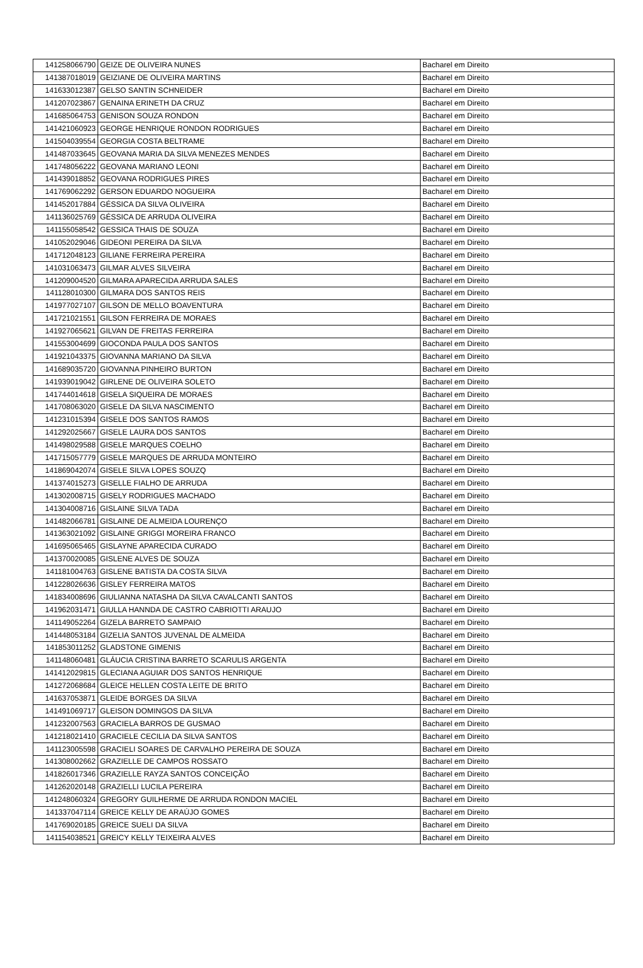| 141258066790 | GEIZE DE OLIVEIRA NUNES | Bacharel em Direito |
| 141387018019 | GEIZIANE DE OLIVEIRA MARTINS | Bacharel em Direito |
| 141633012387 | GELSO SANTIN SCHNEIDER | Bacharel em Direito |
| 141207023867 | GENAINA ERINETH DA CRUZ | Bacharel em Direito |
| 141685064753 | GENISON SOUZA RONDON | Bacharel em Direito |
| 141421060923 | GEORGE HENRIQUE RONDON RODRIGUES | Bacharel em Direito |
| 141504039554 | GEORGIA COSTA BELTRAME | Bacharel em Direito |
| 141487033645 | GEOVANA MARIA DA SILVA MENEZES MENDES | Bacharel em Direito |
| 141748056222 | GEOVANA MARIANO LEONI | Bacharel em Direito |
| 141439018852 | GEOVANA RODRIGUES PIRES | Bacharel em Direito |
| 141769062292 | GERSON EDUARDO NOGUEIRA | Bacharel em Direito |
| 141452017884 | GÉSSICA DA SILVA OLIVEIRA | Bacharel em Direito |
| 141136025769 | GÉSSICA DE ARRUDA OLIVEIRA | Bacharel em Direito |
| 141155058542 | GESSICA THAIS DE SOUZA | Bacharel em Direito |
| 141052029046 | GIDEONI PEREIRA DA SILVA | Bacharel em Direito |
| 141712048123 | GILIANE FERREIRA PEREIRA | Bacharel em Direito |
| 141031063473 | GILMAR ALVES SILVEIRA | Bacharel em Direito |
| 141209004520 | GILMARA APARECIDA ARRUDA SALES | Bacharel em Direito |
| 141128010300 | GILMARA DOS SANTOS REIS | Bacharel em Direito |
| 141977027107 | GILSON DE MELLO BOAVENTURA | Bacharel em Direito |
| 141721021551 | GILSON FERREIRA DE MORAES | Bacharel em Direito |
| 141927065621 | GILVAN DE FREITAS FERREIRA | Bacharel em Direito |
| 141553004699 | GIOCONDA PAULA DOS SANTOS | Bacharel em Direito |
| 141921043375 | GIOVANNA MARIANO DA SILVA | Bacharel em Direito |
| 141689035720 | GIOVANNA PINHEIRO BURTON | Bacharel em Direito |
| 141939019042 | GIRLENE DE OLIVEIRA SOLETO | Bacharel em Direito |
| 141744014618 | GISELA SIQUEIRA DE MORAES | Bacharel em Direito |
| 141708063020 | GISELE DA SILVA NASCIMENTO | Bacharel em Direito |
| 141231015394 | GISELE DOS SANTOS RAMOS | Bacharel em Direito |
| 141292025667 | GISELE LAURA DOS SANTOS | Bacharel em Direito |
| 141498029588 | GISELE MARQUES COELHO | Bacharel em Direito |
| 141715057779 | GISELE MARQUES DE ARRUDA MONTEIRO | Bacharel em Direito |
| 141869042074 | GISELE SILVA LOPES SOUZQ | Bacharel em Direito |
| 141374015273 | GISELLE FIALHO DE ARRUDA | Bacharel em Direito |
| 141302008715 | GISELY RODRIGUES MACHADO | Bacharel em Direito |
| 141304008716 | GISLAINE SILVA TADA | Bacharel em Direito |
| 141482066781 | GISLAINE DE ALMEIDA LOURENÇO | Bacharel em Direito |
| 141363021092 | GISLAINE GRIGGI MOREIRA FRANCO | Bacharel em Direito |
| 141695065465 | GISLAYNE APARECIDA CURADO | Bacharel em Direito |
| 141370020085 | GISLENE ALVES DE SOUZA | Bacharel em Direito |
| 141181004763 | GISLENE BATISTA DA COSTA SILVA | Bacharel em Direito |
| 141228026636 | GISLEY FERREIRA MATOS | Bacharel em Direito |
| 141834008696 | GIULIANNA NATASHA DA SILVA CAVALCANTI SANTOS | Bacharel em Direito |
| 141962031471 | GIULLA HANNDA DE CASTRO CABRIOTTI ARAUJO | Bacharel em Direito |
| 141149052264 | GIZELA BARRETO SAMPAIO | Bacharel em Direito |
| 141448053184 | GIZELIA SANTOS JUVENAL DE ALMEIDA | Bacharel em Direito |
| 141853011252 | GLADSTONE GIMENIS | Bacharel em Direito |
| 141148060481 | GLÁUCIA CRISTINA BARRETO SCARULIS ARGENTA | Bacharel em Direito |
| 141412029815 | GLECIANA AGUIAR DOS SANTOS HENRIQUE | Bacharel em Direito |
| 141272068684 | GLEICE HELLEN COSTA LEITE DE BRITO | Bacharel em Direito |
| 141637053871 | GLEIDE BORGES DA SILVA | Bacharel em Direito |
| 141491069717 | GLEISON DOMINGOS DA SILVA | Bacharel em Direito |
| 141232007563 | GRACIELA BARROS DE GUSMAO | Bacharel em Direito |
| 141218021410 | GRACIELE CECILIA DA SILVA SANTOS | Bacharel em Direito |
| 141123005598 | GRACIELI SOARES DE CARVALHO PEREIRA DE SOUZA | Bacharel em Direito |
| 141308002662 | GRAZIELLE DE CAMPOS ROSSATO | Bacharel em Direito |
| 141826017346 | GRAZIELLE RAYZA SANTOS CONCEIÇÃO | Bacharel em Direito |
| 141262020148 | GRAZIELLI LUCILA PEREIRA | Bacharel em Direito |
| 141248060324 | GREGORY GUILHERME DE ARRUDA RONDON MACIEL | Bacharel em Direito |
| 141337047114 | GREICE KELLY DE ARAÚJO GOMES | Bacharel em Direito |
| 141769020185 | GREICE SUELI DA SILVA | Bacharel em Direito |
| 141154038521 | GREICY KELLY TEIXEIRA ALVES | Bacharel em Direito |